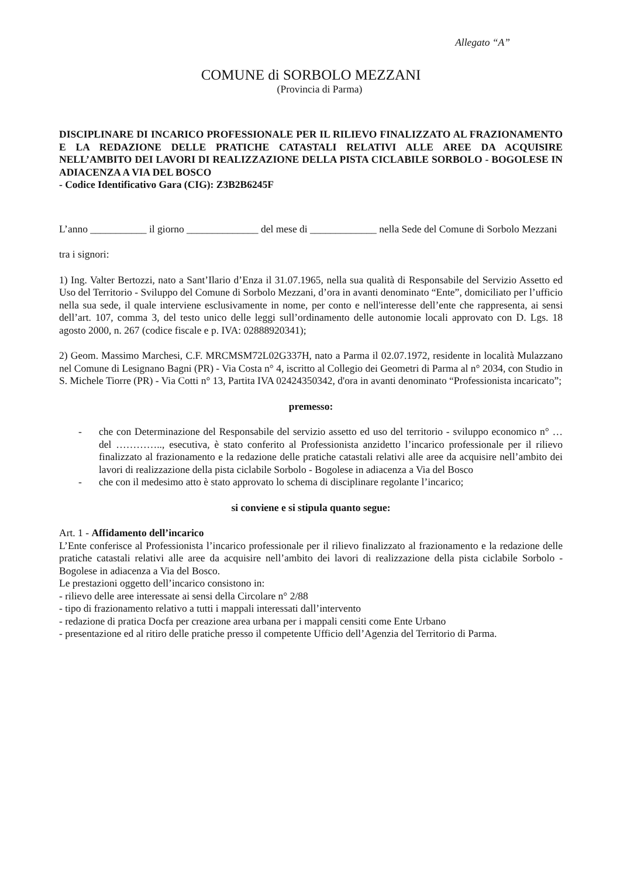Allegato “A”
COMUNE di SORBOLO MEZZANI
(Provincia di Parma)
DISCIPLINARE DI INCARICO PROFESSIONALE PER IL RILIEVO FINALIZZATO AL FRAZIONAMENTO E LA REDAZIONE DELLE PRATICHE CATASTALI RELATIVI ALLE AREE DA ACQUISIRE NELL’AMBITO DEI LAVORI DI REALIZZAZIONE DELLA PISTA CICLABILE SORBOLO - BOGOLESE IN ADIACENZA A VIA DEL BOSCO
- Codice Identificativo Gara (CIG): Z3B2B6245F
L’anno ___________ il giorno ______________ del mese di _____________ nella Sede del Comune di Sorbolo Mezzani
tra i signori:
1) Ing. Valter Bertozzi, nato a Sant’Ilario d’Enza il 31.07.1965, nella sua qualità di Responsabile del Servizio Assetto ed Uso del Territorio - Sviluppo del Comune di Sorbolo Mezzani, d’ora in avanti denominato “Ente”, domiciliato per l’ufficio nella sua sede, il quale interviene esclusivamente in nome, per conto e nell'interesse dell’ente che rappresenta, ai sensi dell’art. 107, comma 3, del testo unico delle leggi sull’ordinamento delle autonomie locali approvato con D. Lgs. 18 agosto 2000, n. 267 (codice fiscale e p. IVA: 02888920341);
2) Geom. Massimo Marchesi, C.F. MRCMSM72L02G337H, nato a Parma il 02.07.1972, residente in località Mulazzano nel Comune di Lesignano Bagni (PR) - Via Costa n° 4, iscritto al Collegio dei Geometri di Parma al n° 2034, con Studio in S. Michele Tiorre (PR) - Via Cotti n° 13, Partita IVA 02424350342, d'ora in avanti denominato “Professionista incaricato”;
premesso:
- che con Determinazione del Responsabile del servizio assetto ed uso del territorio - sviluppo economico n° … del ………….., esecutiva, è stato conferito al Professionista anzidetto l’incarico professionale per il rilievo finalizzato al frazionamento e la redazione delle pratiche catastali relativi alle aree da acquisire nell’ambito dei lavori di realizzazione della pista ciclabile Sorbolo - Bogolese in adiacenza a Via del Bosco
- che con il medesimo atto è stato approvato lo schema di disciplinare regolante l’incarico;
si conviene e si stipula quanto segue:
Art. 1 - Affidamento dell’incarico
L’Ente conferisce al Professionista l’incarico professionale per il rilievo finalizzato al frazionamento e la redazione delle pratiche catastali relativi alle aree da acquisire nell’ambito dei lavori di realizzazione della pista ciclabile Sorbolo - Bogolese in adiacenza a Via del Bosco.
Le prestazioni oggetto dell’incarico consistono in:
- rilievo delle aree interessate ai sensi della Circolare n° 2/88
- tipo di frazionamento relativo a tutti i mappali interessati dall’intervento
- redazione di pratica Docfa per creazione area urbana per i mappali censiti come Ente Urbano
- presentazione ed al ritiro delle pratiche presso il competente Ufficio dell’Agenzia del Territorio di Parma.